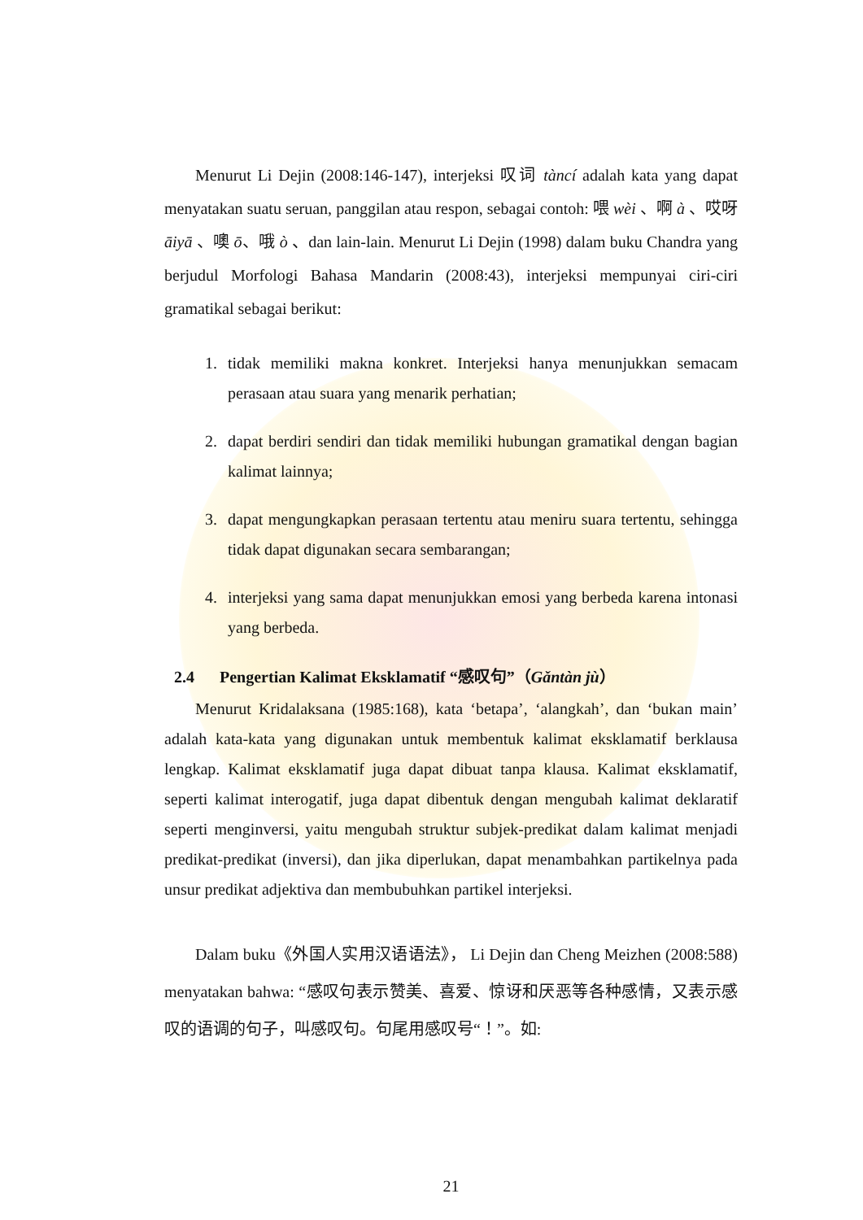Menurut Li Dejin (2008:146-147), interjeksi 叹词 tàncí adalah kata yang dapat menyatakan suatu seruan, panggilan atau respon, sebagai contoh: 喂 wèi 、啊 à 、哎呀 āiyā 、噢 ō、哦 ò 、dan lain-lain. Menurut Li Dejin (1998) dalam buku Chandra yang berjudul Morfologi Bahasa Mandarin (2008:43), interjeksi mempunyai ciri-ciri gramatikal sebagai berikut:
1. tidak memiliki makna konkret. Interjeksi hanya menunjukkan semacam perasaan atau suara yang menarik perhatian;
2. dapat berdiri sendiri dan tidak memiliki hubungan gramatikal dengan bagian kalimat lainnya;
3. dapat mengungkapkan perasaan tertentu atau meniru suara tertentu, sehingga tidak dapat digunakan secara sembarangan;
4. interjeksi yang sama dapat menunjukkan emosi yang berbeda karena intonasi yang berbeda.
2.4 Pengertian Kalimat Eksklamatif “感叹句”（Gǎntàn jù）
Menurut Kridalaksana (1985:168), kata ‘betapa’, ‘alangkah’, dan ‘bukan main’ adalah kata-kata yang digunakan untuk membentuk kalimat eksklamatif berklausa lengkap. Kalimat eksklamatif juga dapat dibuat tanpa klausa. Kalimat eksklamatif, seperti kalimat interogatif, juga dapat dibentuk dengan mengubah kalimat deklaratif seperti menginversi, yaitu mengubah struktur subjek-predikat dalam kalimat menjadi predikat-predikat (inversi), dan jika diperlukan, dapat menambahkan partikelnya pada unsur predikat adjektiva dan membubuhkan partikel interjeksi.
Dalam buku《外国人实用汉语语法》， Li Dejin dan Cheng Meizhen (2008:588) menyatakan bahwa: “感叹句表示赞美、喜爱、惊讶和厌恶等各种感情，又表示感叹的语调的句子，叫感叹句。句尾用感叹号“！”。如:
21